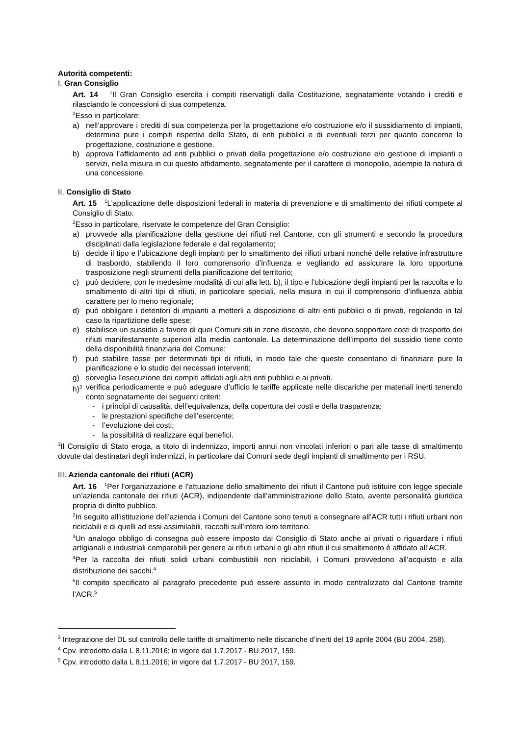Autorità competenti:
I. Gran Consiglio
Art. 14 <sup>1</sup>Il Gran Consiglio esercita i compiti riservatigli dalla Costituzione, segnatamente votando i crediti e rilasciando le concessioni di sua competenza.
<sup>2</sup> Esso in particolare:
a) nell’approvare i crediti di sua competenza per la progettazione e/o costruzione e/o il sussidiamento di impianti, determina pure i compiti rispettivi dello Stato, di enti pubblici e di eventuali terzi per quanto concerne la progettazione, costruzione e gestione.
b) approva l’affidamento ad enti pubblici o privati della progettazione e/o costruzione e/o gestione di impianti o servizi, nella misura in cui questo affidamento, segnatamente per il carattere di monopolio, adempie la natura di una concessione.
II. Consiglio di Stato
Art. 15 <sup>1</sup>L’applicazione delle disposizioni federali in materia di prevenzione e di smaltimento dei rifiuti compete al Consiglio di Stato.
<sup>2</sup> Esso in particolare, riservate le competenze del Gran Consiglio:
a) provvede alla pianificazione della gestione dei rifiuti nel Cantone, con gli strumenti e secondo la procedura disciplinati dalla legislazione federale e dal regolamento;
b) decide il tipo e l’ubicazione degli impianti per lo smaltimento dei rifiuti urbani nonché delle relative infrastrutture di trasbordo, stabilendo il loro comprensorio d’influenza e vegliando ad assicurare la loro opportuna trasposizione negli strumenti della pianificazione del territorio;
c) può decidere, con le medesime modalità di cui alla lett. b), il tipo e l’ubicazione degli impianti per la raccolta e lo smaltimento di altri tipi di rifiuti, in particolare speciali, nella misura in cui il comprensorio d’influenza abbia carattere per lo meno regionale;
d) può obbligare i detentori di impianti a metterli a disposizione di altri enti pubblici o di privati, regolando in tal caso la ripartizione delle spese;
e) stabilisce un sussidio a favore di quei Comuni siti in zone discoste, che devono sopportare costi di trasporto dei rifiuti manifestamente superiori alla media cantonale. La determinazione dell’importo del sussidio tiene conto della disponibilità finanziaria del Comune;
f) può stabilire tasse per determinati tipi di rifiuti, in modo tale che queste consentano di finanziare pure la pianificazione e lo studio dei necessari interventi;
g) sorveglia l’esecuzione dei compiti affidati agli altri enti pubblici e ai privati.
h)<sup>3</sup> verifica periodicamente e può adeguare d’ufficio le tariffe applicate nelle discariche per materiali inerti tenendo conto segnatamente dei seguenti criteri:
- i principi di causalità, dell’equivalenza, della copertura dei costi e della trasparenza;
- le prestazioni specifiche dell’esercente;
- l’evoluzione dei costi;
- la possibilità di realizzare equi benefici.
<sup>3</sup> Il Consiglio di Stato eroga, a titolo di indennizzo, importi annui non vincolati inferiori o pari alle tasse di smaltimento dovute dai destinatari degli indennizzi, in particolare dai Comuni sede degli impianti di smaltimento per i RSU.
III. Azienda cantonale dei rifiuti (ACR)
Art. 16 <sup>1</sup>Per l’organizzazione e l’attuazione dello smaltimento dei rifiuti il Cantone può istituire con legge speciale un’azienda cantonale dei rifiuti (ACR), indipendente dall’amministrazione dello Stato, avente personalità giuridica propria di diritto pubblico.
<sup>2</sup> In seguito all’istituzione dell’azienda i Comuni del Cantone sono tenuti a consegnare all’ACR tutti i rifiuti urbani non riciclabili e di quelli ad essi assimilabili, raccolti sull’intero loro territorio.
<sup>3</sup> Un analogo obbligo di consegna può essere imposto dal Consiglio di Stato anche ai privati o riguardare i rifiuti artigianali e industriali comparabili per genere ai rifiuti urbani e gli altri rifiuti il cui smaltimento è affidato all’ACR.
<sup>4</sup> Per la raccolta dei rifiuti solidi urbani combustibili non riciclabili, i Comuni provvedono all’acquisto e alla distribuzione dei sacchi.<sup>4</sup>
<sup>5</sup> Il compito specificato al paragrafo precedente può essere assunto in modo centralizzato dal Cantone tramite l’ACR.<sup>5</sup>
<sup>3</sup> Integrazione del DL sul controllo delle tariffe di smaltimento nelle discariche d’inerti del 19 aprile 2004 (BU 2004, 258).
<sup>4</sup> Cpv. introdotto dalla L 8.11.2016; in vigore dal 1.7.2017 - BU 2017, 159.
<sup>5</sup> Cpv. introdotto dalla L 8.11.2016; in vigore dal 1.7.2017 - BU 2017, 159.